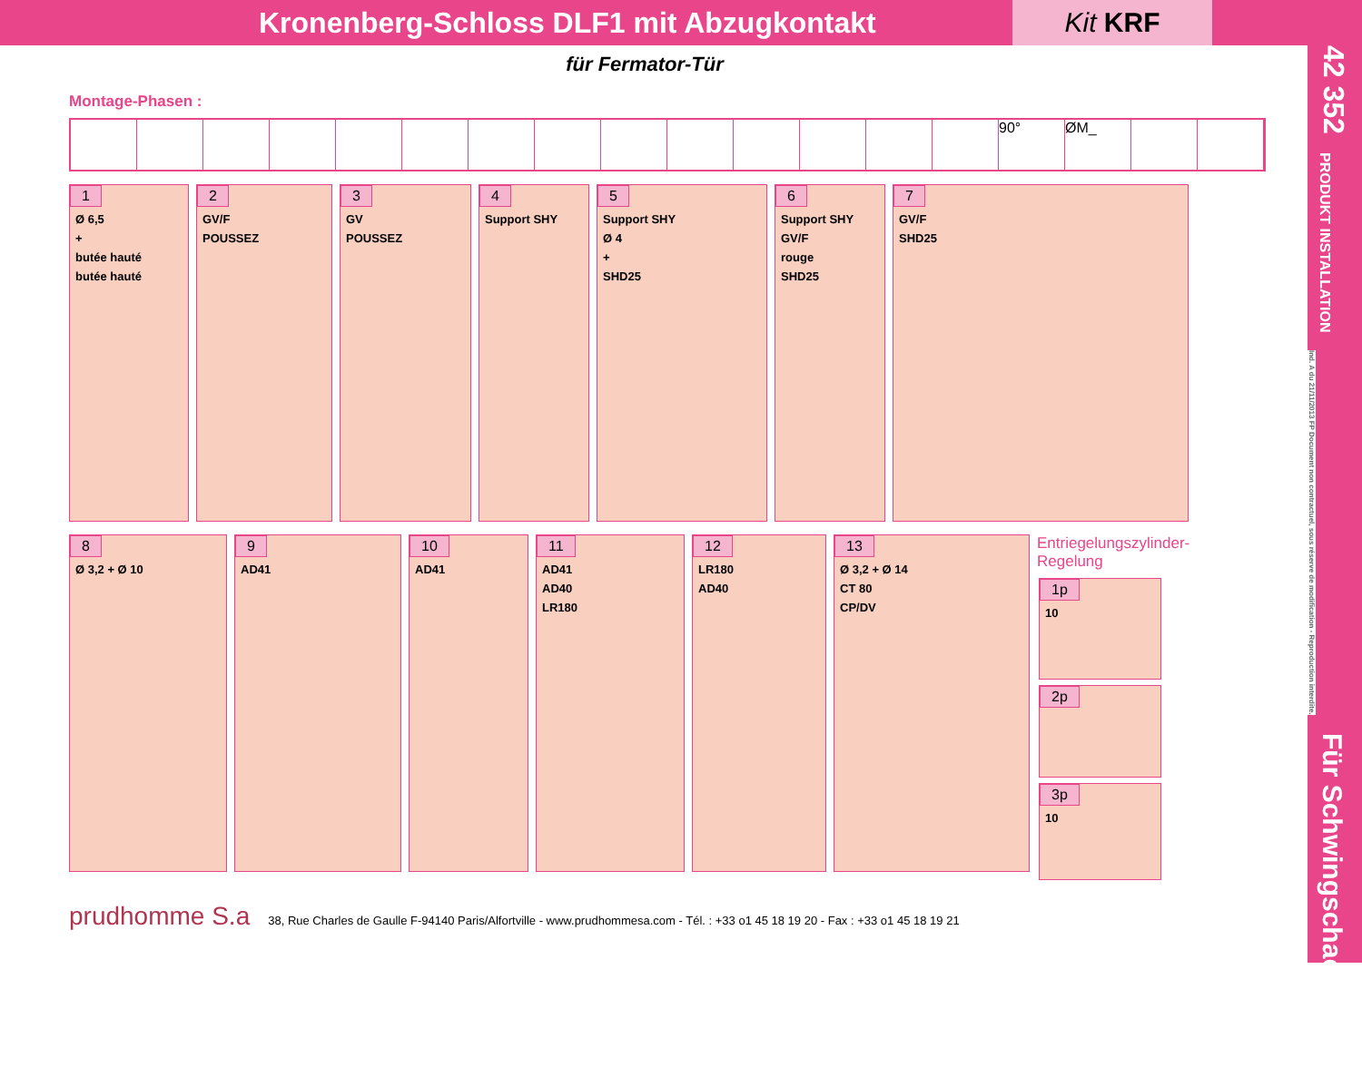Kronenberg-Schloss DLF1 mit Abzugkontakt
Kit KRF
für Fermator-Tür
Montage-Phasen :
90° ØM_
1
Ø 6,5
+
butée hauté
butée hauté
2
GV/F
POUSSEZ
3
GV
POUSSEZ
4
Support SHY
5
Support SHY
Ø 4
+
SHD25
6
Support SHY
GV/F
rouge
SHD25
7
GV/F
SHD25
8
Ø 3,2 + Ø 10
9
AD41
10
AD41
11
AD41
AD40
LR180
12
LR180
AD40
13
Ø 3,2 + Ø 14
CT 80
CP/DV
Entriegelungszylinder- Regelung
1p
10
2p
3p
10
prudhomme S.a 38, Rue Charles de Gaulle F-94140 Paris/Alfortville - www.prudhommesa.com - Tél. : +33 o1 45 18 19 20 - Fax : +33 o1 45 18 19 21
42 352
PRODUKT INSTALLATION
Ind. A du 21/11/2013 FP Document non contractuel, sous réserve de modification - Reproduction interdite.
Für Schwingschachttüren